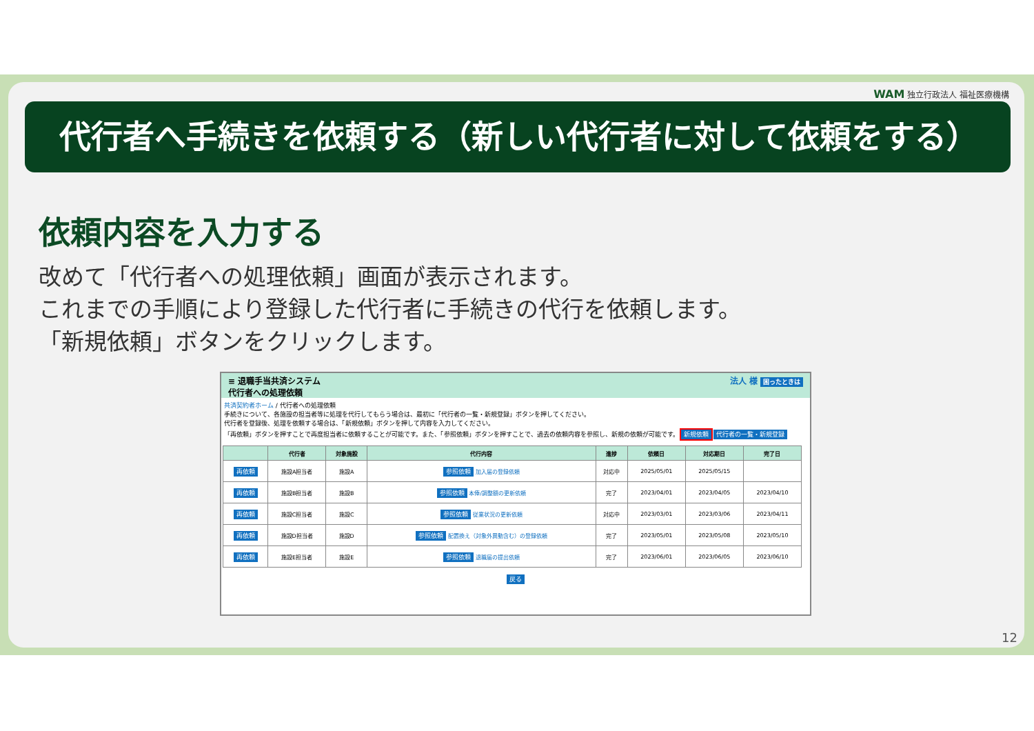WAM 独立行政法人 福祉医療機構
代行者へ手続きを依頼する（新しい代行者に対して依頼をする）
依頼内容を入力する
改めて「代行者への処理依頼」画面が表示されます。
これまでの手順により登録した代行者に手続きの代行を依頼します。
「新規依頼」ボタンをクリックします。
≡ 退職手当共済システム
代行者への処理依頼 法人 様 困ったときは
共済契約者ホーム / 代行者への処理依頼
手続きについて、各施設の担当者等に処理を代行してもらう場合は、最初に「代行者の一覧・新規登録」ボタンを押してください。
代行者を登録後、処理を依頼する場合は、「新規依頼」ボタンを押して内容を入力してください。
「再依頼」ボタンを押すことで再度担当者に依頼することが可能です。また、「参照依頼」ボタンを押すことで、過去の依頼内容を参照し、新規の依頼が可能です。 新規依頼 代行者の一覧・新規登録
| | 代行者 | 対象施設 | 代行内容 | 進捗 | 依頼日 | 対応期日 | 完了日 |
| --- | --- | --- | --- | --- | --- | --- | --- |
| 再依頼 | 施設A担当者 | 施設A | 参照依頼 加入届の登録依頼 | 対応中 | 2025/05/01 | 2025/05/15 | |
| 再依頼 | 施設B担当者 | 施設B | 参照依頼 本俸/調整額の更新依頼 | 完了 | 2023/04/01 | 2023/04/05 | 2023/04/10 |
| 再依頼 | 施設C担当者 | 施設C | 参照依頼 従業状況の更新依頼 | 対応中 | 2023/03/01 | 2023/03/06 | 2023/04/11 |
| 再依頼 | 施設D担当者 | 施設D | 参照依頼 配置換え（対象外異動含む）の登録依頼 | 完了 | 2023/05/01 | 2023/05/08 | 2023/05/10 |
| 再依頼 | 施設E担当者 | 施設E | 参照依頼 退職届の提出依頼 | 完了 | 2023/06/01 | 2023/06/05 | 2023/06/10 |
戻る
12